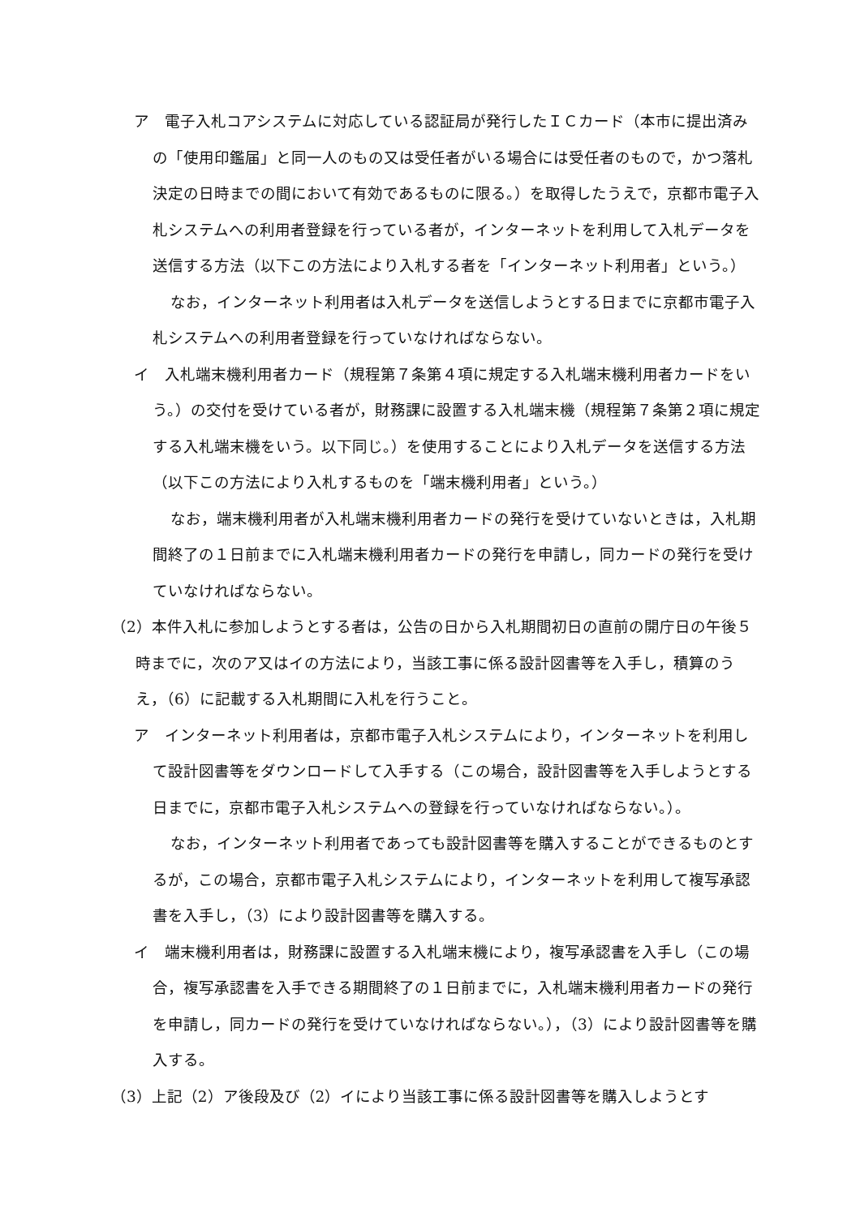ア　電子入札コアシステムに対応している認証局が発行したＩＣカード（本市に提出済みの「使用印鑑届」と同一人のもの又は受任者がいる場合には受任者のもので，かつ落札決定の日時までの間において有効であるものに限る。）を取得したうえで，京都市電子入札システムへの利用者登録を行っている者が，インターネットを利用して入札データを送信する方法（以下この方法により入札する者を「インターネット利用者」という。）
なお，インターネット利用者は入札データを送信しようとする日までに京都市電子入札システムへの利用者登録を行っていなければならない。
イ　入札端末機利用者カード（規程第７条第４項に規定する入札端末機利用者カードをいう。）の交付を受けている者が，財務課に設置する入札端末機（規程第７条第２項に規定する入札端末機をいう。以下同じ。）を使用することにより入札データを送信する方法（以下この方法により入札するものを「端末機利用者」という。）
なお，端末機利用者が入札端末機利用者カードの発行を受けていないときは，入札期間終了の１日前までに入札端末機利用者カードの発行を申請し，同カードの発行を受けていなければならない。
（2）本件入札に参加しようとする者は，公告の日から入札期間初日の直前の開庁日の午後５時までに，次のア又はイの方法により，当該工事に係る設計図書等を入手し，積算のうえ，（6）に記載する入札期間に入札を行うこと。
ア　インターネット利用者は，京都市電子入札システムにより，インターネットを利用して設計図書等をダウンロードして入手する（この場合，設計図書等を入手しようとする日までに，京都市電子入札システムへの登録を行っていなければならない。）。
なお，インターネット利用者であっても設計図書等を購入することができるものとするが，この場合，京都市電子入札システムにより，インターネットを利用して複写承認書を入手し，（3）により設計図書等を購入する。
イ　端末機利用者は，財務課に設置する入札端末機により，複写承認書を入手し（この場合，複写承認書を入手できる期間終了の１日前までに，入札端末機利用者カードの発行を申請し，同カードの発行を受けていなければならない。），（3）により設計図書等を購入する。
（3）上記（2）ア後段及び（2）イにより当該工事に係る設計図書等を購入しようとす